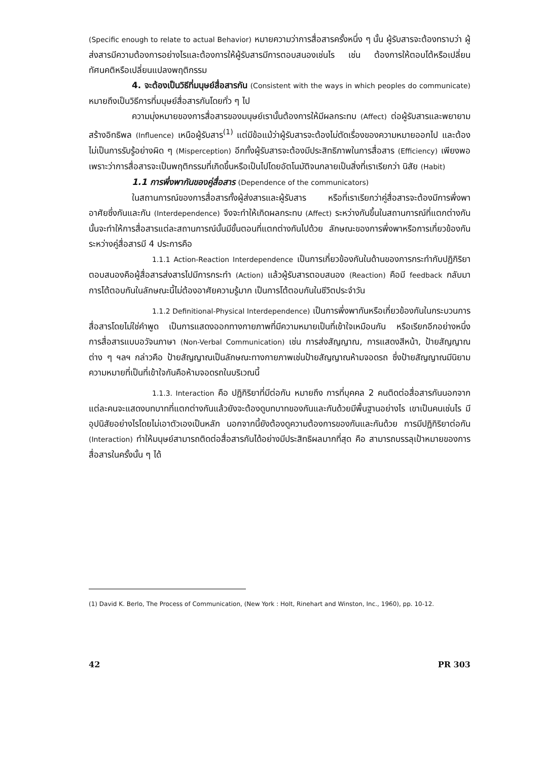(Specific enough to relate to actual Behavior) หมายความว่าการสื่อสารครั้งหนึ่ง ๆ นั้น ผู้รับสารจะต้องทราบว่า ผู้ส่งสารมีความต้องการอย่างไรและต้องการให้ผู้รับสารมีการตอบสนองเช่นไร เช่น ต้องการให้ตอบโต้หรือเปลี่ยนทัศนคติหรือเปลี่ยนแปลงพฤติกรรม
4. จะต้องเป็นวิธีที่มนุษย์สื่อสารกัน (Consistent with the ways in which peoples do communicate) หมายถึงเป็นวิธีการที่มนุษย์สื่อสารกันโดยทั่ว ๆ ไป
ความมุ่งหมายของการสื่อสารของมนุษย์เรานั้นต้องการให้มีผลกระทบ (Affect) ต่อผู้รับสารและพยายามสร้างอิทธิพล (Influence) เหนือผู้รับสาร<sup>(1)</sup> แต่มีข้อแม้ว่าผู้รับสารจะต้องไม่ตัดเรื่องของความหมายออกไป และต้องไม่เป็นการรับรู้อย่างผิด ๆ (Misperception) อีกทั้งผู้รับสารจะต้องมีประสิทธิภาพในการสื่อสาร (Efficiency) เพียงพอ เพราะว่าการสื่อสารจะเป็นพฤติกรรมที่เกิดขึ้นหรือเป็นไปโดยอัตโนมัติจนกลายเป็นสิ่งที่เราเรียกว่า นิสัย (Habit)
1.1 การพึ่งพากันของคู่สื่อสาร (Dependence of the communicators)
ในสถานการณ์ของการสื่อสารทั้งผู้ส่งสารและผู้รับสาร หรือที่เราเรียกว่าคู่สื่อสารจะต้องมีการพึ่งพาอาศัยซึ่งกันและกัน (Interdependence) จึงจะทำให้เกิดผลกระทบ (Affect) ระหว่างกันขึ้นในสถานการณ์ที่แตกต่างกันนั้นจะทำให้การสื่อสารแต่ละสถานการณ์นั้นมีขั้นตอนที่แตกต่างกันไปด้วย ลักษณะของการพึ่งพาหรือการเกี่ยวข้องกันระหว่างคู่สื่อสารมี 4 ประการคือ
1.1.1 Action-Reaction Interdependence เป็นการเกี่ยวข้องกันในด้านของการกระทำกับปฏิกิริยาตอบสนองคือผู้สื่อสารส่งสารไปมีการกระทำ (Action) แล้วผู้รับสารตอบสนอง (Reaction) คือมี feedback กลับมา การโต้ตอบกันในลักษณะนี้ไม่ต้องอาศัยความรู้มาก เป็นการโต้ตอบกันในชีวิตประจำวัน
1.1.2 Definitional-Physical Interdependence) เป็นการพึ่งพากันหรือเกี่ยวข้องกันในกระบวนการสื่อสารโดยไม่ใช่คำพูด เป็นการแสดงออกทางกายภาพที่มีความหมายเป็นที่เข้าใจเหมือนกัน หรือเรียกอีกอย่างหนึ่ง การสื่อสารแบบอวัจนภาษา (Non-Verbal Communication) เช่น การส่งสัญญาณ, การแสดงสีหน้า, ป้ายสัญญาณ ต่าง ๆ ฯลฯ กล่าวคือ ป้ายสัญญาณเป็นลักษณะทางกายภาพเช่นป้ายสัญญาณห้ามจอดรถ ซึ่งป้ายสัญญาณมีนิยามความหมายที่เป็นที่เข้าใจกันคือห้ามจอดรถในบริเวณนี้
1.1.3. Interaction คือ ปฏิกิริยาที่มีต่อกัน หมายถึง การที่บุคคล 2 คนติดต่อสื่อสารกันนอกจากแต่ละคนจะแสดงบทบาทที่แตกต่างกันแล้วยังจะต้องดูบทบาทของกันและกันด้วยมีพื้นฐานอย่างไร เขาเป็นคนเช่นไร มีอุปนิสัยอย่างไรโดยไม่เอาตัวเองเป็นหลัก นอกจากนี้ยังต้องดูความต้องการของกันและกันด้วย การมีปฏิกิริยาต่อกัน (Interaction) ทำให้มนุษย์สามารถติดต่อสื่อสารกันได้อย่างมีประสิทธิผลมากที่สุด คือ สามารถบรรลุเป้าหมายของการสื่อสารในครั้งนั้น ๆ ได้
(1) David K. Berlo, The Process of Communication, (New York : Holt, Rinehart and Winston, Inc., 1960), pp. 10-12.
42 PR 303